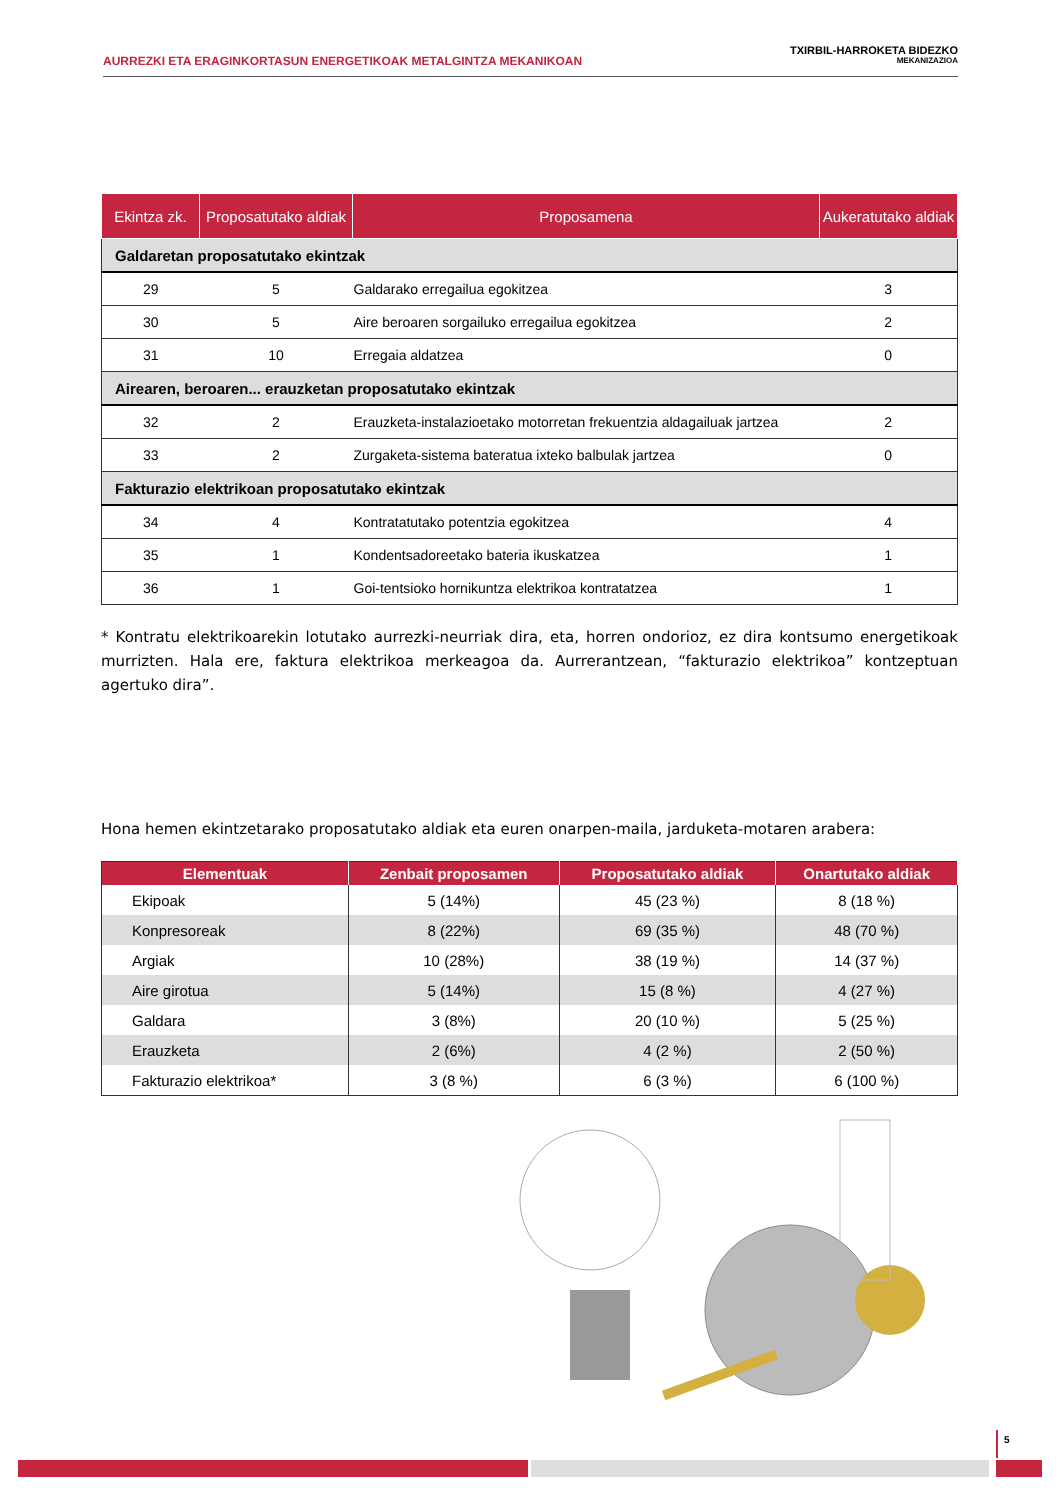AURREZKI ETA ERAGINKORTASUN ENERGETIKOAK METALGINTZA MEKANIKOAN
TXIRBIL-HARROKETA BIDEZKO
MEKANIZAZIOA
| Ekintza zk. | Proposatutako aldiak | Proposamena | Aukeratutako aldiak |
| --- | --- | --- | --- |
| Galdaretan proposatutako ekintzak | | | |
| 29 | 5 | Galdarako erregailua egokitzea | 3 |
| 30 | 5 | Aire beroaren sorgailuko erregailua egokitzea | 2 |
| 31 | 10 | Erregaia aldatzea | 0 |
| Airearen, beroaren... erauzketan proposatutako ekintzak | | | |
| 32 | 2 | Erauzketa-instalazioetako motorretan frekuentzia aldagailuak jartzea | 2 |
| 33 | 2 | Zurgaketa-sistema bateratua ixteko balbulak jartzea | 0 |
| Fakturazio elektrikoan proposatutako ekintzak | | | |
| 34 | 4 | Kontratatutako potentzia egokitzea | 4 |
| 35 | 1 | Kondentsadoreetako bateria ikuskatzea | 1 |
| 36 | 1 | Goi-tentsioko hornikuntza elektrikoa kontratatzea | 1 |
* Kontratu elektrikoarekin lotutako aurrezki-neurriak dira, eta, horren ondorioz, ez dira kontsumo energetikoak murrizten. Hala ere, faktura elektrikoa merkeagoa da. Aurrerantzean, “fakturazio elektrikoa” kontzeptuan agertuko dira”.
Hona hemen ekintzetarako proposatutako aldiak eta euren onarpen-maila, jarduketa-motaren arabera:
| Elementuak | Zenbait proposamen | Proposatutako aldiak | Onartutako aldiak |
| --- | --- | --- | --- |
| Ekipoak | 5 (14%) | 45 (23 %) | 8 (18 %) |
| Konpresoreak | 8 (22%) | 69 (35 %) | 48 (70 %) |
| Argiak | 10 (28%) | 38 (19 %) | 14 (37 %) |
| Aire girotua | 5 (14%) | 15 (8 %) | 4 (27 %) |
| Galdara | 3 (8%) | 20 (10 %) | 5 (25 %) |
| Erauzketa | 2 (6%) | 4 (2 %) | 2 (50 %) |
| Fakturazio elektrikoa* | 3 (8 %) | 6 (3 %) | 6 (100 %) |
5